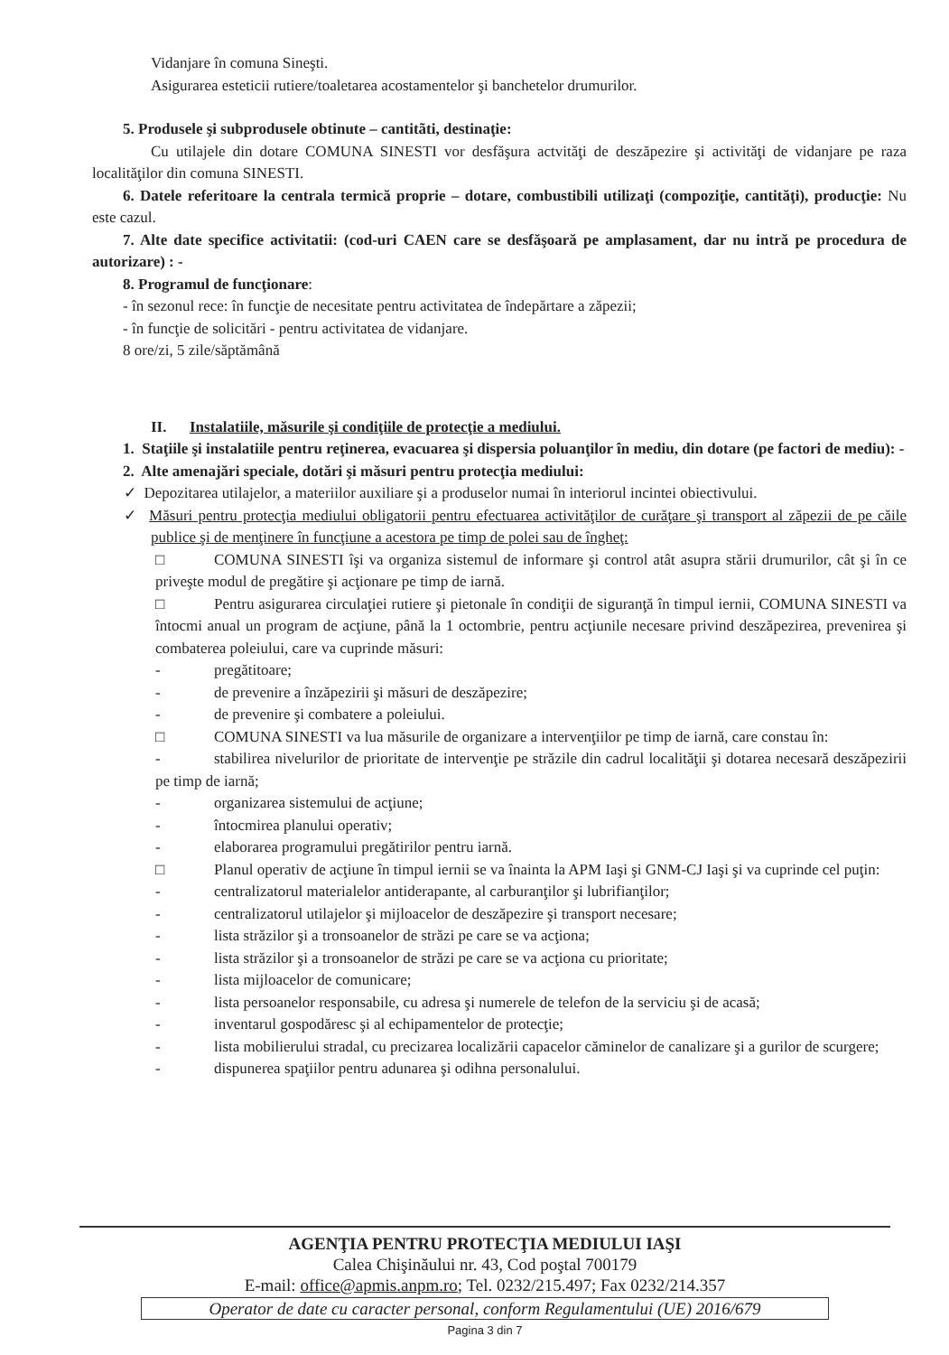Vidanjare în comuna Sineşti.
Asigurarea esteticii rutiere/toaletarea acostamentelor şi banchetelor drumurilor.
5. Produsele şi subprodusele obtinute – cantitãti, destinaţie:
Cu utilajele din dotare COMUNA SINESTI vor desfăşura actvităţi de deszăpezire şi activităţi de vidanjare pe raza localităţilor din comuna SINESTI.
6. Datele referitoare la centrala termică proprie – dotare, combustibili utilizaţi (compoziţie, cantităţi), producţie: Nu este cazul.
7. Alte date specifice activitatii: (cod-uri CAEN care se desfăşoară pe amplasament, dar nu intră pe procedura de autorizare) : -
8. Programul de funcţionare:
- în sezonul rece: în funcţie de necesitate pentru activitatea de îndepărtare a zăpezii;
- în funcţie de solicitări - pentru activitatea de vidanjare.
8 ore/zi, 5 zile/săptămână
II. Instalatiile, măsurile şi condiţiile de protecţie a mediului.
1. Staţiile şi instalatiile pentru reţinerea, evacuarea şi dispersia poluanţilor în mediu, din dotare (pe factori de mediu): -
2. Alte amenajări speciale, dotări şi măsuri pentru protecţia mediului:
✓ Depozitarea utilajelor, a materiilor auxiliare şi a produselor numai în interiorul incintei obiectivului.
✓ Măsuri pentru protecţia mediului obligatorii pentru efectuarea activităţilor de curăţare şi transport al zăpezii de pe căile publice şi de menţinere în funcţiune a acestora pe timp de polei sau de îngheţ:
□ COMUNA SINESTI îşi va organiza sistemul de informare şi control atât asupra stării drumurilor, cât şi în ce priveşte modul de pregătire şi acţionare pe timp de iarnă.
□ Pentru asigurarea circulaţiei rutiere şi pietonale în condiţii de siguranţă în timpul iernii, COMUNA SINESTI va întocmi anual un program de acţiune, până la 1 octombrie, pentru acţiunile necesare privind deszăpezirea, prevenirea şi combaterea poleiului, care va cuprinde măsuri:
- pregătitoare;
- de prevenire a înzăpezirii şi măsuri de deszăpezire;
- de prevenire şi combatere a poleiului.
□ COMUNA SINESTI va lua măsurile de organizare a intervenţiilor pe timp de iarnă, care constau în:
- stabilirea nivelurilor de prioritate de intervenţie pe străzile din cadrul localităţii şi dotarea necesară deszăpezirii pe timp de iarnă;
- organizarea sistemului de acţiune;
- întocmirea planului operativ;
- elaborarea programului pregătirilor pentru iarnă.
□ Planul operativ de acţiune în timpul iernii se va înainta la APM Iaşi şi GNM-CJ Iaşi şi va cuprinde cel puţin:
- centralizatorul materialelor antiderapante, al carburanţilor şi lubrifianţilor;
- centralizatorul utilajelor şi mijloacelor de deszăpezire şi transport necesare;
- lista străzilor şi a tronsoanelor de străzi pe care se va acţiona;
- lista străzilor şi a tronsoanelor de străzi pe care se va acţiona cu prioritate;
- lista mijloacelor de comunicare;
- lista persoanelor responsabile, cu adresa şi numerele de telefon de la serviciu şi de acasă;
- inventarul gospodăresc şi al echipamentelor de protecţie;
- lista mobilierului stradal, cu precizarea localizării capacelor căminelor de canalizare şi a gurilor de scurgere;
- dispunerea spaţiilor pentru adunarea şi odihna personalului.
AGENŢIA PENTRU PROTECŢIA MEDIULUI IAŞI
Calea Chişinăului nr. 43, Cod poştal 700179
E-mail: office@apmis.anpm.ro; Tel. 0232/215.497; Fax 0232/214.357
Operator de date cu caracter personal, conform Regulamentului (UE) 2016/679
Pagina 3 din 7